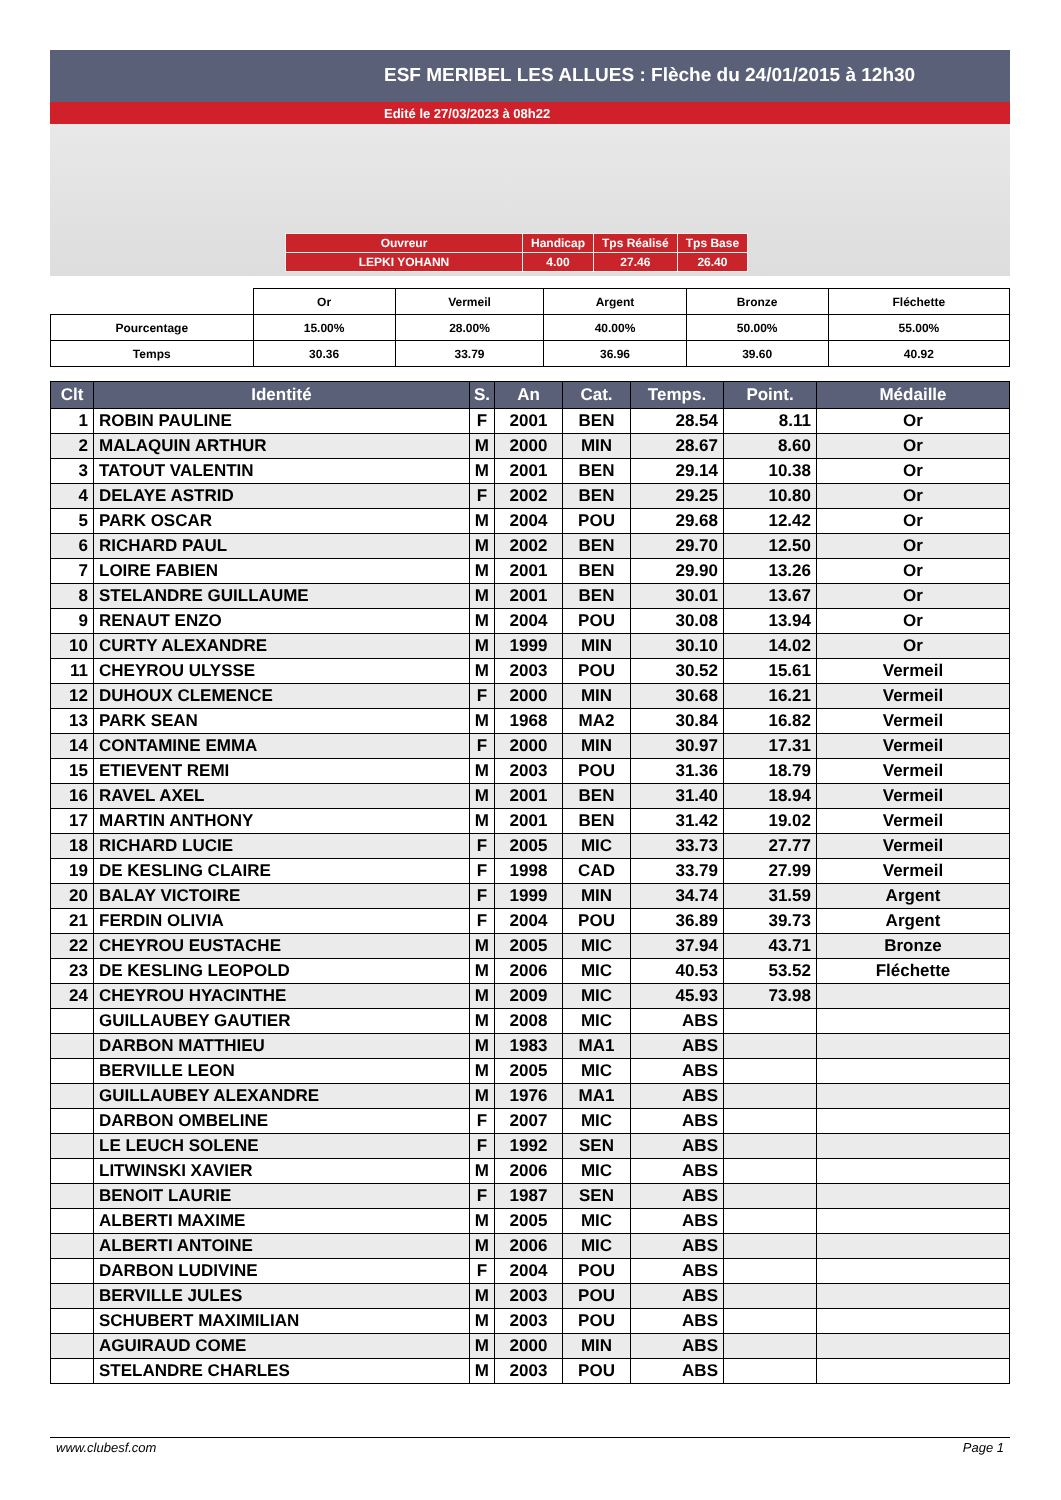ESF MERIBEL LES ALLUES : Flèche du 24/01/2015 à 12h30
Edité le 27/03/2023 à 08h22
| Ouvreur | Handicap | Tps Réalisé | Tps Base |
| LEPKI YOHANN | 4.00 | 27.46 | 26.40 |
| | Or | Vermeil | Argent | Bronze | Fléchette |
| Pourcentage | 15.00% | 28.00% | 40.00% | 50.00% | 55.00% |
| Temps | 30.36 | 33.79 | 36.96 | 39.60 | 40.92 |
| Clt | Identité | S. | An | Cat. | Temps. | Point. | Médaille |
| --- | --- | --- | --- | --- | --- | --- | --- |
| 1 | ROBIN PAULINE | F | 2001 | BEN | 28.54 | 8.11 | Or |
| 2 | MALAQUIN ARTHUR | M | 2000 | MIN | 28.67 | 8.60 | Or |
| 3 | TATOUT VALENTIN | M | 2001 | BEN | 29.14 | 10.38 | Or |
| 4 | DELAYE ASTRID | F | 2002 | BEN | 29.25 | 10.80 | Or |
| 5 | PARK OSCAR | M | 2004 | POU | 29.68 | 12.42 | Or |
| 6 | RICHARD PAUL | M | 2002 | BEN | 29.70 | 12.50 | Or |
| 7 | LOIRE FABIEN | M | 2001 | BEN | 29.90 | 13.26 | Or |
| 8 | STELANDRE GUILLAUME | M | 2001 | BEN | 30.01 | 13.67 | Or |
| 9 | RENAUT ENZO | M | 2004 | POU | 30.08 | 13.94 | Or |
| 10 | CURTY ALEXANDRE | M | 1999 | MIN | 30.10 | 14.02 | Or |
| 11 | CHEYROU ULYSSE | M | 2003 | POU | 30.52 | 15.61 | Vermeil |
| 12 | DUHOUX CLEMENCE | F | 2000 | MIN | 30.68 | 16.21 | Vermeil |
| 13 | PARK SEAN | M | 1968 | MA2 | 30.84 | 16.82 | Vermeil |
| 14 | CONTAMINE EMMA | F | 2000 | MIN | 30.97 | 17.31 | Vermeil |
| 15 | ETIEVENT REMI | M | 2003 | POU | 31.36 | 18.79 | Vermeil |
| 16 | RAVEL AXEL | M | 2001 | BEN | 31.40 | 18.94 | Vermeil |
| 17 | MARTIN ANTHONY | M | 2001 | BEN | 31.42 | 19.02 | Vermeil |
| 18 | RICHARD LUCIE | F | 2005 | MIC | 33.73 | 27.77 | Vermeil |
| 19 | DE KESLING CLAIRE | F | 1998 | CAD | 33.79 | 27.99 | Vermeil |
| 20 | BALAY VICTOIRE | F | 1999 | MIN | 34.74 | 31.59 | Argent |
| 21 | FERDIN OLIVIA | F | 2004 | POU | 36.89 | 39.73 | Argent |
| 22 | CHEYROU EUSTACHE | M | 2005 | MIC | 37.94 | 43.71 | Bronze |
| 23 | DE KESLING LEOPOLD | M | 2006 | MIC | 40.53 | 53.52 | Fléchette |
| 24 | CHEYROU HYACINTHE | M | 2009 | MIC | 45.93 | 73.98 | |
| | GUILLAUBEY GAUTIER | M | 2008 | MIC | ABS | | |
| | DARBON MATTHIEU | M | 1983 | MA1 | ABS | | |
| | BERVILLE LEON | M | 2005 | MIC | ABS | | |
| | GUILLAUBEY ALEXANDRE | M | 1976 | MA1 | ABS | | |
| | DARBON OMBELINE | F | 2007 | MIC | ABS | | |
| | LE LEUCH SOLENE | F | 1992 | SEN | ABS | | |
| | LITWINSKI XAVIER | M | 2006 | MIC | ABS | | |
| | BENOIT LAURIE | F | 1987 | SEN | ABS | | |
| | ALBERTI MAXIME | M | 2005 | MIC | ABS | | |
| | ALBERTI ANTOINE | M | 2006 | MIC | ABS | | |
| | DARBON LUDIVINE | F | 2004 | POU | ABS | | |
| | BERVILLE JULES | M | 2003 | POU | ABS | | |
| | SCHUBERT MAXIMILIAN | M | 2003 | POU | ABS | | |
| | AGUIRAUD COME | M | 2000 | MIN | ABS | | |
| | STELANDRE CHARLES | M | 2003 | POU | ABS | | |
www.clubesf.com Page 1